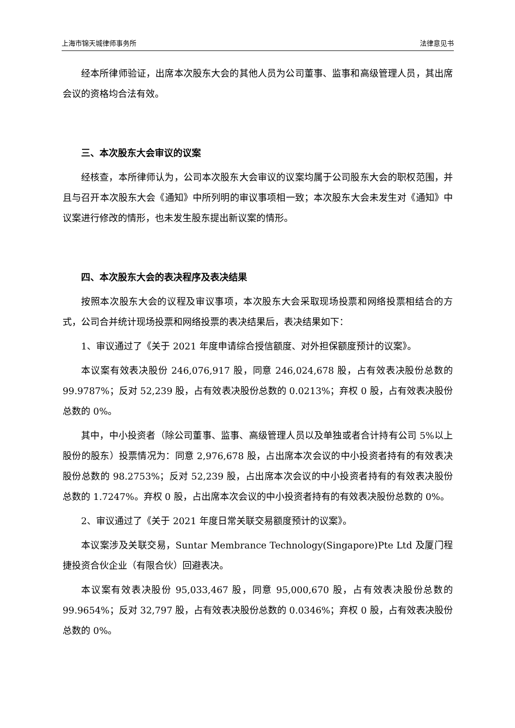上海市锦天城律师事务所 法律意见书
经本所律师验证，出席本次股东大会的其他人员为公司董事、监事和高级管理人员，其出席会议的资格均合法有效。
三、本次股东大会审议的议案
经核查，本所律师认为，公司本次股东大会审议的议案均属于公司股东大会的职权范围，并且与召开本次股东大会《通知》中所列明的审议事项相一致；本次股东大会未发生对《通知》中议案进行修改的情形，也未发生股东提出新议案的情形。
四、本次股东大会的表决程序及表决结果
按照本次股东大会的议程及审议事项，本次股东大会采取现场投票和网络投票相结合的方式，公司合并统计现场投票和网络投票的表决结果后，表决结果如下：
1、审议通过了《关于 2021 年度申请综合授信额度、对外担保额度预计的议案》。
本议案有效表决股份 246,076,917 股，同意 246,024,678 股，占有效表决股份总数的 99.9787%；反对 52,239 股，占有效表决股份总数的 0.0213%；弃权 0 股，占有效表决股份总数的 0%。
其中，中小投资者（除公司董事、监事、高级管理人员以及单独或者合计持有公司 5%以上股份的股东）投票情况为：同意 2,976,678 股，占出席本次会议的中小投资者持有的有效表决股份总数的 98.2753%；反对 52,239 股，占出席本次会议的中小投资者持有的有效表决股份总数的 1.7247%。弃权 0 股，占出席本次会议的中小投资者持有的有效表决股份总数的 0%。
2、审议通过了《关于 2021 年度日常关联交易额度预计的议案》。
本议案涉及关联交易，Suntar Membrance Technology(Singapore)Pte Ltd 及厦门程捷投资合伙企业（有限合伙）回避表决。
本议案有效表决股份 95,033,467 股，同意 95,000,670 股，占有效表决股份总数的 99.9654%；反对 32,797 股，占有效表决股份总数的 0.0346%；弃权 0 股，占有效表决股份总数的 0%。